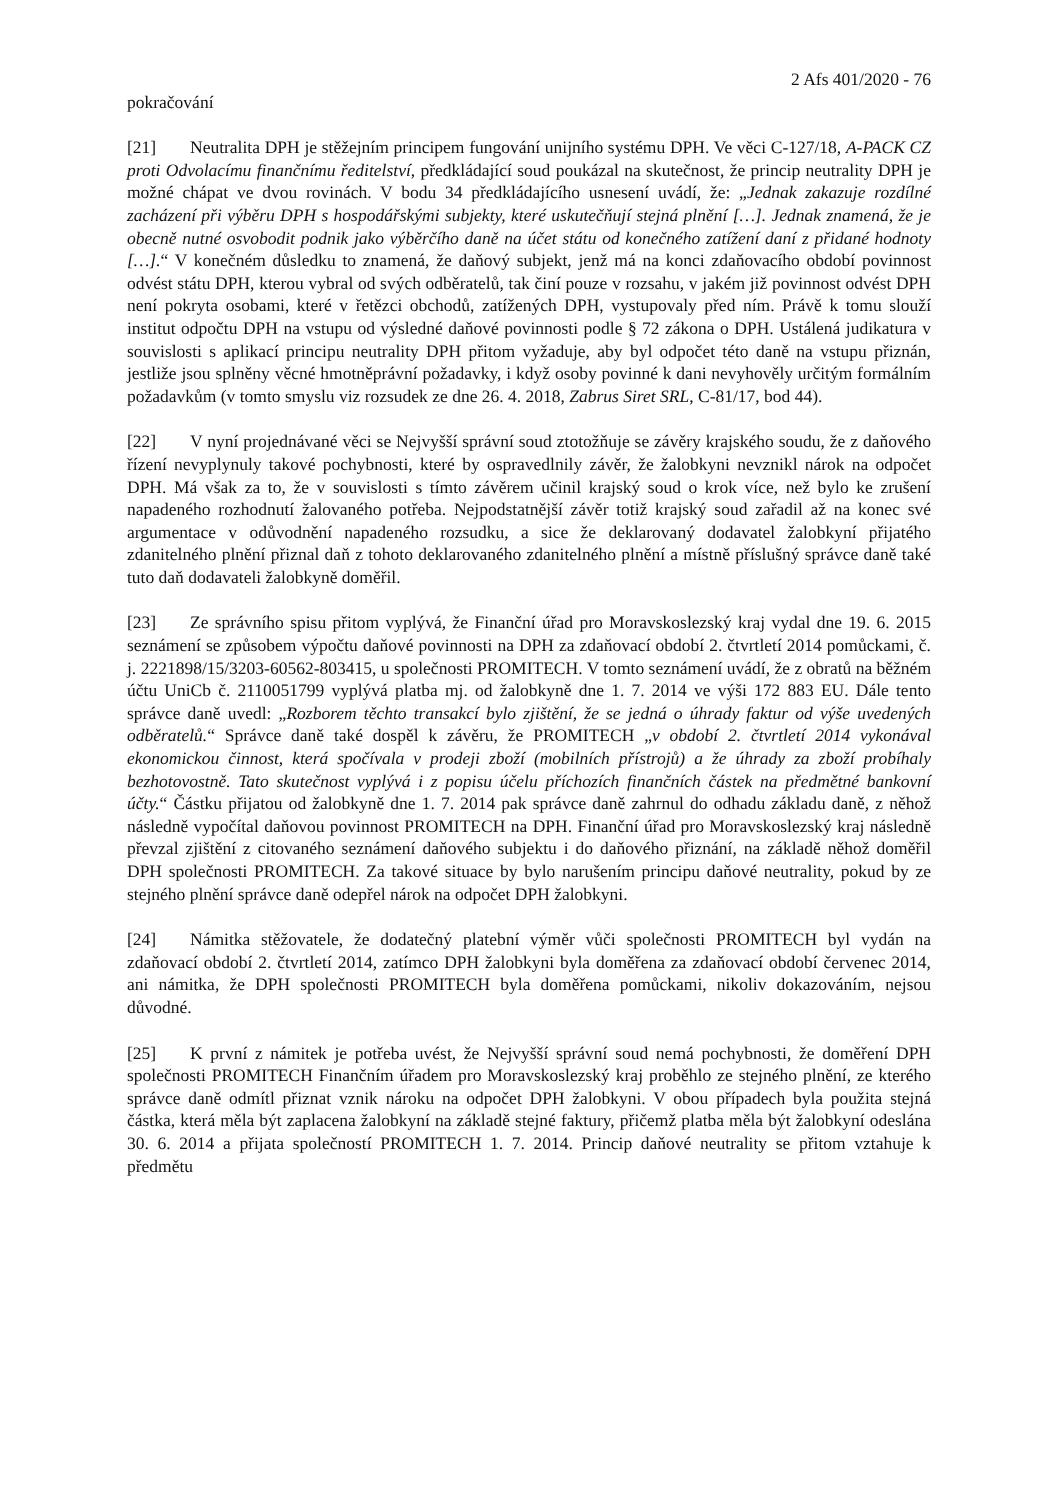2 Afs 401/2020 - 76
pokračování
[21] Neutralita DPH je stěžejním principem fungování unijního systému DPH. Ve věci C-127/18, A-PACK CZ proti Odvolacímu finančnímu ředitelství, předkládající soud poukázal na skutečnost, že princip neutrality DPH je možné chápat ve dvou rovinách. V bodu 34 předkládajícího usnesení uvádí, že: „Jednak zakazuje rozdílné zacházení při výběru DPH s hospodářskými subjekty, které uskutečňují stejná plnění […]. Jednak znamená, že je obecně nutné osvobodit podnik jako výběrčího daně na účet státu od konečného zatížení daní z přidané hodnoty […].“ V konečném důsledku to znamená, že daňový subjekt, jenž má na konci zdaňovacího období povinnost odvést státu DPH, kterou vybral od svých odběratelů, tak činí pouze v rozsahu, v jakém již povinnost odvést DPH není pokryta osobami, které v řetězci obchodů, zatížených DPH, vystupovaly před ním. Právě k tomu slouží institut odpočtu DPH na vstupu od výsledné daňové povinnosti podle § 72 zákona o DPH. Ustálená judikatura v souvislosti s aplikací principu neutrality DPH přitom vyžaduje, aby byl odpočet této daně na vstupu přiznán, jestliže jsou splněny věcné hmotněprávní požadavky, i když osoby povinné k dani nevyhověly určitým formálním požadavkům (v tomto smyslu viz rozsudek ze dne 26. 4. 2018, Zabrus Siret SRL, C-81/17, bod 44).
[22] V nyní projednávané věci se Nejvyšší správní soud ztotožňuje se závěry krajského soudu, že z daňového řízení nevyplynuly takové pochybnosti, které by ospravedlnily závěr, že žalobkyni nevznikl nárok na odpočet DPH. Má však za to, že v souvislosti s tímto závěrem učinil krajský soud o krok více, než bylo ke zrušení napadeného rozhodnutí žalovaného potřeba. Nejpodstatnější závěr totiž krajský soud zařadil až na konec své argumentace v odůvodnění napadeného rozsudku, a sice že deklarovaný dodavatel žalobkyní přijatého zdanitelného plnění přiznal daň z tohoto deklarovaného zdanitelného plnění a místně příslušný správce daně také tuto daň dodavateli žalobkyně doměřil.
[23] Ze správního spisu přitom vyplývá, že Finanční úřad pro Moravskoslezský kraj vydal dne 19. 6. 2015 seznámení se způsobem výpočtu daňové povinnosti na DPH za zdaňovací období 2. čtvrtletí 2014 pomůckami, č. j. 2221898/15/3203-60562-803415, u společnosti PROMITECH. V tomto seznámení uvádí, že z obratů na běžném účtu UniCb č. 2110051799 vyplývá platba mj. od žalobkyně dne 1. 7. 2014 ve výši 172 883 EU. Dále tento správce daně uvedl: „Rozborem těchto transakcí bylo zjištění, že se jedná o úhrady faktur od výše uvedených odběratelů.“ Správce daně také dospěl k závěru, že PROMITECH „v období 2. čtvrtletí 2014 vykonával ekonomickou činnost, která spočívala v prodeji zboží (mobilních přístrojů) a že úhrady za zboží probíhaly bezhotovostně. Tato skutečnost vyplývá i z popisu účelu příchozích finančních částek na předmětné bankovní účty.“ Částku přijatou od žalobkyně dne 1. 7. 2014 pak správce daně zahrnul do odhadu základu daně, z něhož následně vypočítal daňovou povinnost PROMITECH na DPH. Finanční úřad pro Moravskoslezský kraj následně převzal zjištění z citovaného seznámení daňového subjektu i do daňového přiznání, na základě něhož doměřil DPH společnosti PROMITECH. Za takové situace by bylo narušením principu daňové neutrality, pokud by ze stejného plnění správce daně odepřel nárok na odpočet DPH žalobkyni.
[24] Námitka stěžovatele, že dodatečný platební výměr vůči společnosti PROMITECH byl vydán na zdaňovací období 2. čtvrtletí 2014, zatímco DPH žalobkyni byla doměřena za zdaňovací období červenec 2014, ani námitka, že DPH společnosti PROMITECH byla doměřena pomůckami, nikoliv dokazováním, nejsou důvodné.
[25] K první z námitek je potřeba uvést, že Nejvyšší správní soud nemá pochybnosti, že doměření DPH společnosti PROMITECH Finančním úřadem pro Moravskoslezský kraj proběhlo ze stejného plnění, ze kterého správce daně odmítl přiznat vznik nároku na odpočet DPH žalobkyni. V obou případech byla použita stejná částka, která měla být zaplacena žalobkyní na základě stejné faktury, přičemž platba měla být žalobkyní odeslána 30. 6. 2014 a přijata společností PROMITECH 1. 7. 2014. Princip daňové neutrality se přitom vztahuje k předmětu